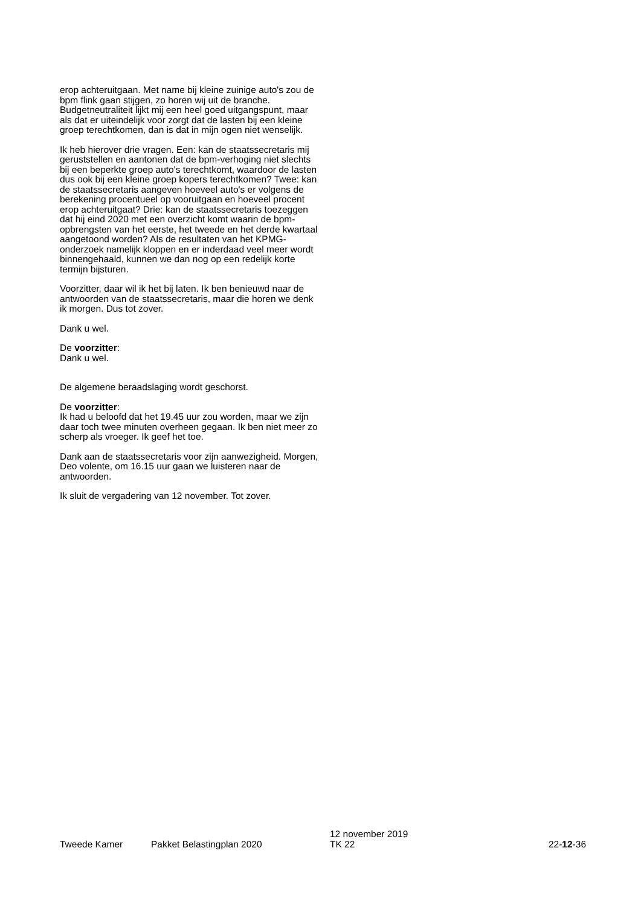erop achteruitgaan. Met name bij kleine zuinige auto's zou de bpm flink gaan stijgen, zo horen wij uit de branche. Budgetneutraliteit lijkt mij een heel goed uitgangspunt, maar als dat er uiteindelijk voor zorgt dat de lasten bij een kleine groep terechtkomen, dan is dat in mijn ogen niet wenselijk.
Ik heb hierover drie vragen. Een: kan de staatssecretaris mij geruststellen en aantonen dat de bpm-verhoging niet slechts bij een beperkte groep auto's terechtkomt, waardoor de lasten dus ook bij een kleine groep kopers terechtkomen? Twee: kan de staatssecretaris aangeven hoeveel auto's er volgens de berekening procentueel op vooruitgaan en hoeveel procent erop achteruitgaat? Drie: kan de staatssecretaris toezeggen dat hij eind 2020 met een overzicht komt waarin de bpm-opbrengsten van het eerste, het tweede en het derde kwartaal aangetoond worden? Als de resultaten van het KPMG- onderzoek namelijk kloppen en er inderdaad veel meer wordt binnengehaald, kunnen we dan nog op een redelijk korte termijn bijsturen.
Voorzitter, daar wil ik het bij laten. Ik ben benieuwd naar de antwoorden van de staatssecretaris, maar die horen we denk ik morgen. Dus tot zover.
Dank u wel.
De voorzitter:
Dank u wel.
De algemene beraadslaging wordt geschorst.
De voorzitter:
Ik had u beloofd dat het 19.45 uur zou worden, maar we zijn daar toch twee minuten overheen gegaan. Ik ben niet meer zo scherp als vroeger. Ik geef het toe.
Dank aan de staatssecretaris voor zijn aanwezigheid. Morgen, Deo volente, om 16.15 uur gaan we luisteren naar de antwoorden.
Ik sluit de vergadering van 12 november. Tot zover.
Tweede Kamer
Pakket Belastingplan 2020
12 november 2019
TK 22
22-12-36